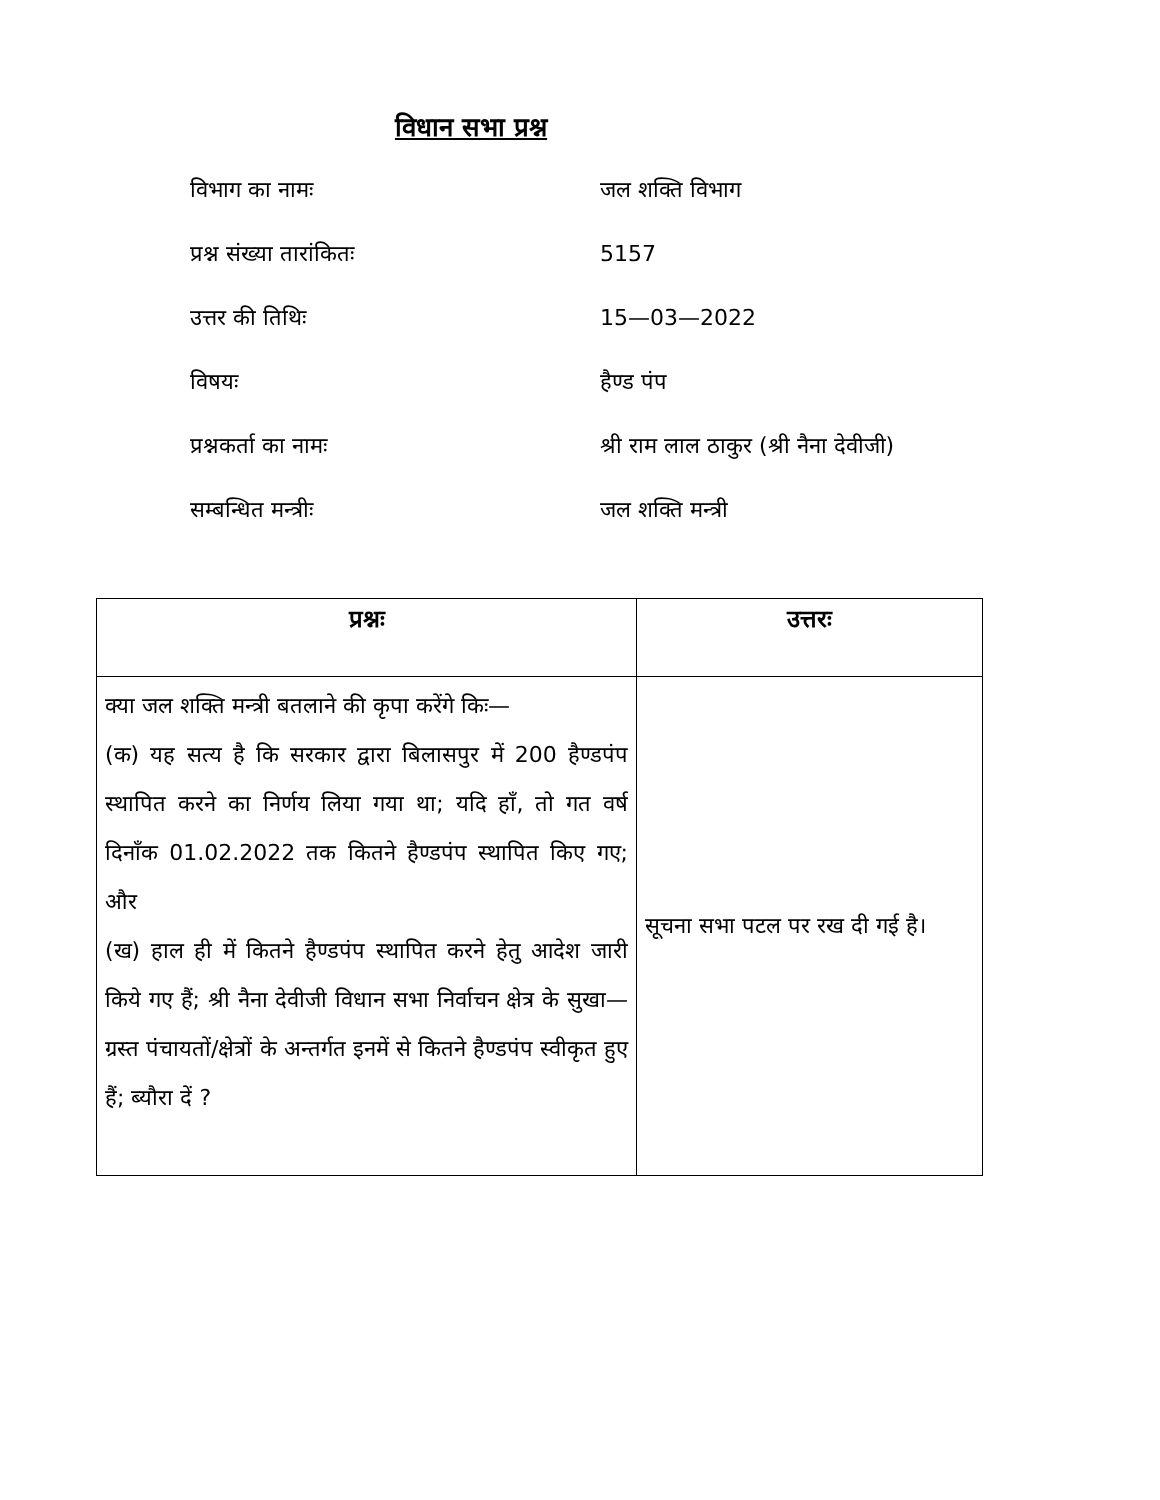विधान सभा प्रश्न
विभाग का नामः जल शक्ति विभाग
प्रश्न संख्या तारांकितः 5157
उत्तर की तिथिः 15—03—2022
विषयः हैण्ड पंप
प्रश्नकर्ता का नामः श्री राम लाल ठाकुर (श्री नैना देवीजी)
सम्बन्धित मन्त्रीः जल शक्ति मन्त्री
| प्रश्नः | उत्तरः |
| --- | --- |
| क्या जल शक्ति मन्त्री बतलाने की कृपा करेंगे किः— (क) यह सत्य है कि सरकार द्वारा बिलासपुर में 200 हैण्डपंप स्थापित करने का निर्णय लिया गया था; यदि हाँ, तो गत वर्ष दिनाँक 01.02.2022 तक कितने हैण्डपंप स्थापित किए गए; और (ख) हाल ही में कितने हैण्डपंप स्थापित करने हेतु आदेश जारी किये गए हैं; श्री नैना देवीजी विधान सभा निर्वाचन क्षेत्र के सुखा—ग्रस्त पंचायतों/क्षेत्रों के अन्तर्गत इनमें से कितने हैण्डपंप स्वीकृत हुए हैं; ब्यौरा दें ? | सूचना सभा पटल पर रख दी गई है। |